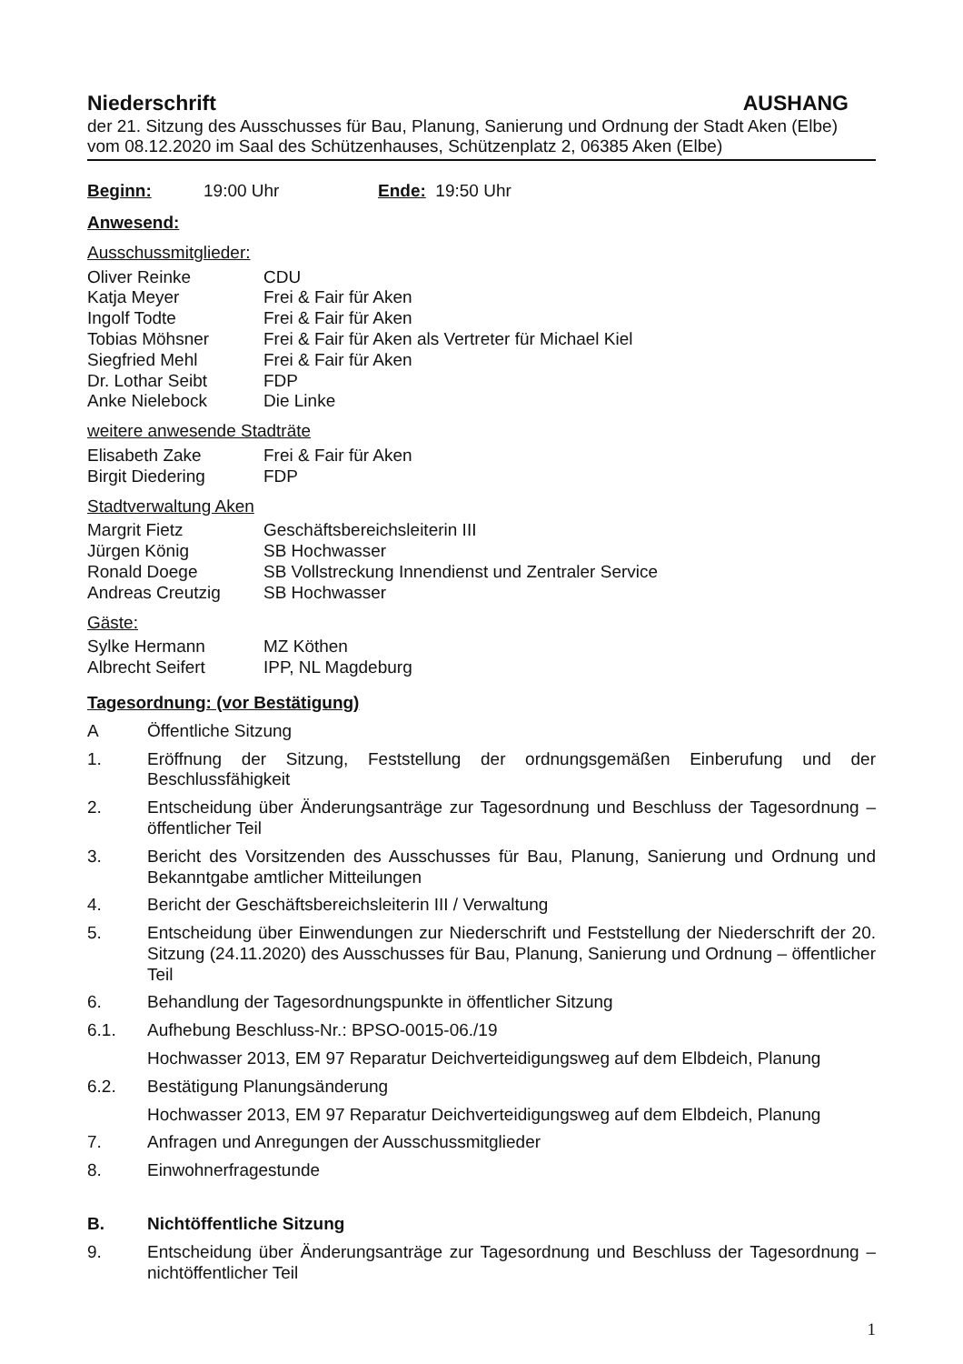Niederschrift AUSHANG
der 21. Sitzung des Ausschusses für Bau, Planung, Sanierung und Ordnung der Stadt Aken (Elbe)
vom 08.12.2020 im Saal des Schützenhauses, Schützenplatz 2, 06385 Aken (Elbe)
Beginn: 19:00 Uhr Ende: 19:50 Uhr
Anwesend:
Ausschussmitglieder:
Oliver Reinke CDU
Katja Meyer Frei & Fair für Aken
Ingolf Todte Frei & Fair für Aken
Tobias Möhsner Frei & Fair für Aken als Vertreter für Michael Kiel
Siegfried Mehl Frei & Fair für Aken
Dr. Lothar Seibt FDP
Anke Nielebock Die Linke
weitere anwesende Stadträte
Elisabeth Zake Frei & Fair für Aken
Birgit Diedering FDP
Stadtverwaltung Aken
Margrit Fietz Geschäftsbereichsleiterin III
Jürgen König SB Hochwasser
Ronald Doege SB Vollstreckung Innendienst und Zentraler Service
Andreas Creutzig SB Hochwasser
Gäste:
Sylke Hermann MZ Köthen
Albrecht Seifert IPP, NL Magdeburg
Tagesordnung: (vor Bestätigung)
A Öffentliche Sitzung
1. Eröffnung der Sitzung, Feststellung der ordnungsgemäßen Einberufung und der Beschlussfähigkeit
2. Entscheidung über Änderungsanträge zur Tagesordnung und Beschluss der Tagesordnung – öffentlicher Teil
3. Bericht des Vorsitzenden des Ausschusses für Bau, Planung, Sanierung und Ordnung und Bekanntgabe amtlicher Mitteilungen
4. Bericht der Geschäftsbereichsleiterin III / Verwaltung
5. Entscheidung über Einwendungen zur Niederschrift und Feststellung der Niederschrift der 20. Sitzung (24.11.2020) des Ausschusses für Bau, Planung, Sanierung und Ordnung – öffentlicher Teil
6. Behandlung der Tagesordnungspunkte in öffentlicher Sitzung
6.1. Aufhebung Beschluss-Nr.: BPSO-0015-06./19
Hochwasser 2013, EM 97 Reparatur Deichverteidigungsweg auf dem Elbdeich, Planung
6.2. Bestätigung Planungsänderung
Hochwasser 2013, EM 97 Reparatur Deichverteidigungsweg auf dem Elbdeich, Planung
7. Anfragen und Anregungen der Ausschussmitglieder
8. Einwohnerfragestunde
B. Nichtöffentliche Sitzung
9. Entscheidung über Änderungsanträge zur Tagesordnung und Beschluss der Tagesordnung – nichtöffentlicher Teil
1